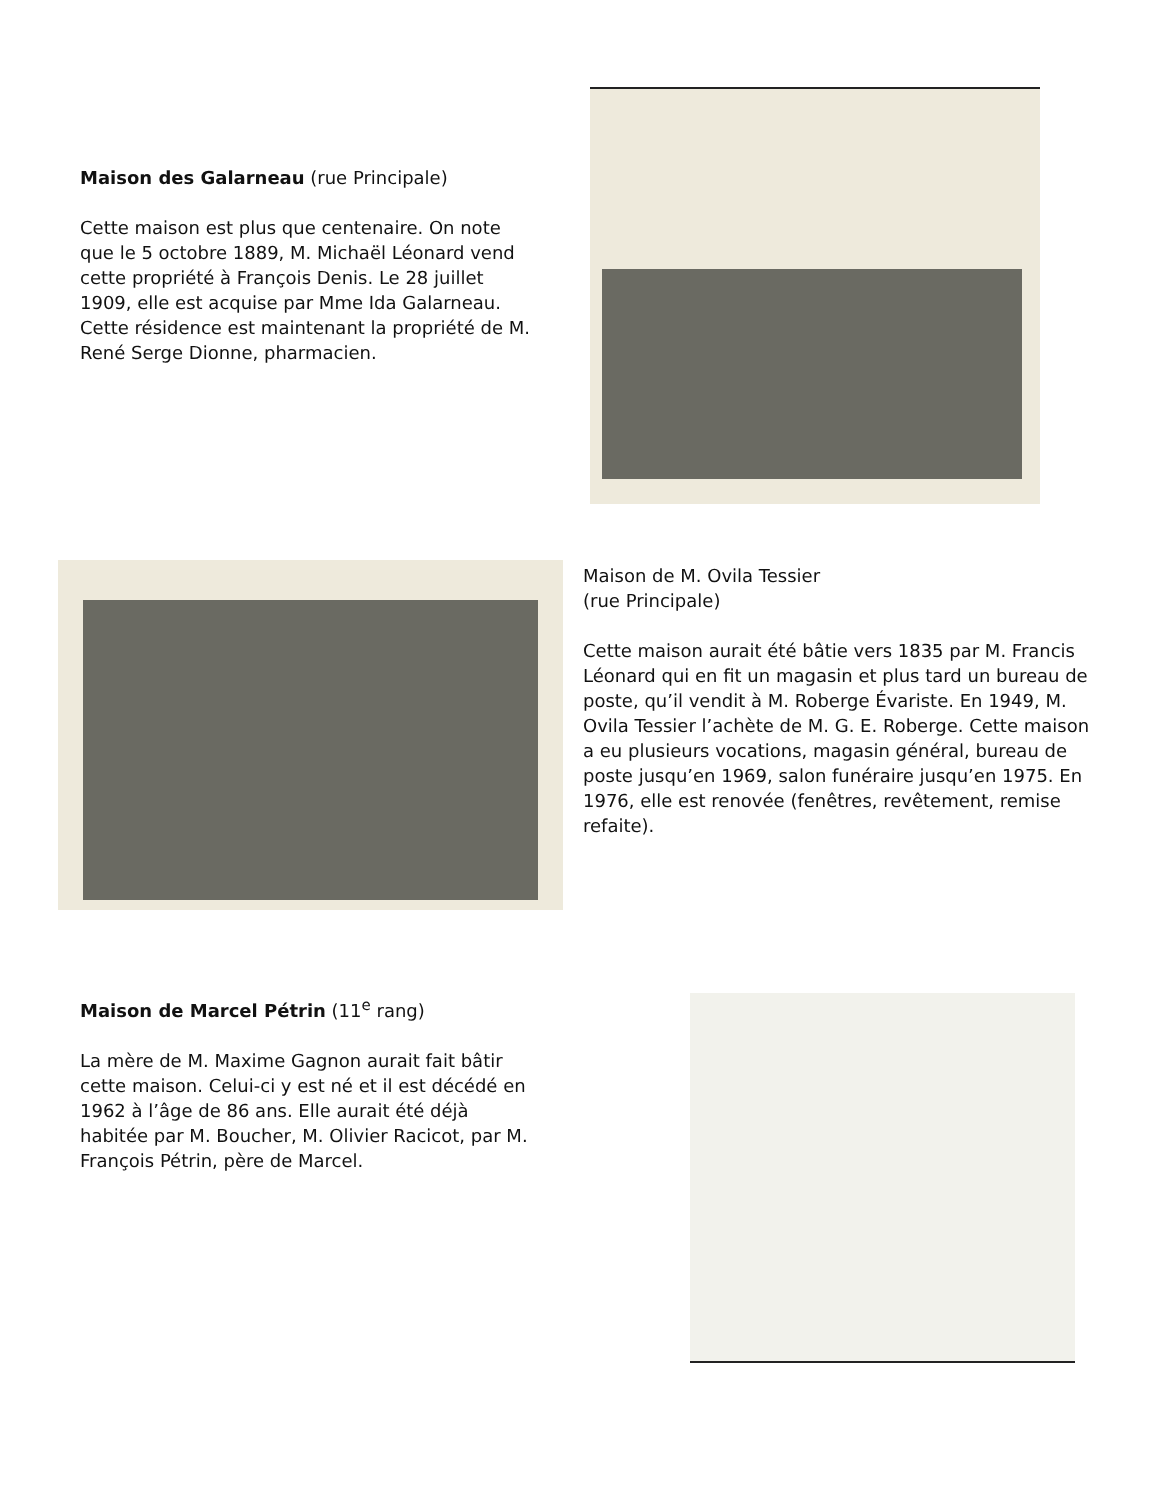Maison des Galarneau (rue Principale)
Cette maison est plus que centenaire. On note que le 5 octobre 1889, M. Michaël Léonard vend cette propriété à François Denis. Le 28 juillet 1909, elle est acquise par Mme Ida Galarneau. Cette résidence est maintenant la propriété de M. René Serge Dionne, pharmacien.
Maison de M. Ovila Tessier
(rue Principale)
Cette maison aurait été bâtie vers 1835 par M. Francis Léonard qui en fit un magasin et plus tard un bureau de poste, qu’il vendit à M. Roberge Évariste. En 1949, M. Ovila Tessier l’achète de M. G. E. Roberge. Cette maison a eu plusieurs vocations, magasin général, bureau de poste jusqu’en 1969, salon funéraire jusqu’en 1975. En 1976, elle est renovée (fenêtres, revêtement, remise refaite).
Maison de Marcel Pétrin (11<sup>e</sup> rang)
La mère de M. Maxime Gagnon aurait fait bâtir cette maison. Celui-ci y est né et il est décédé en 1962 à l’âge de 86 ans. Elle aurait été déjà habitée par M. Boucher, M. Olivier Racicot, par M. François Pétrin, père de Marcel.